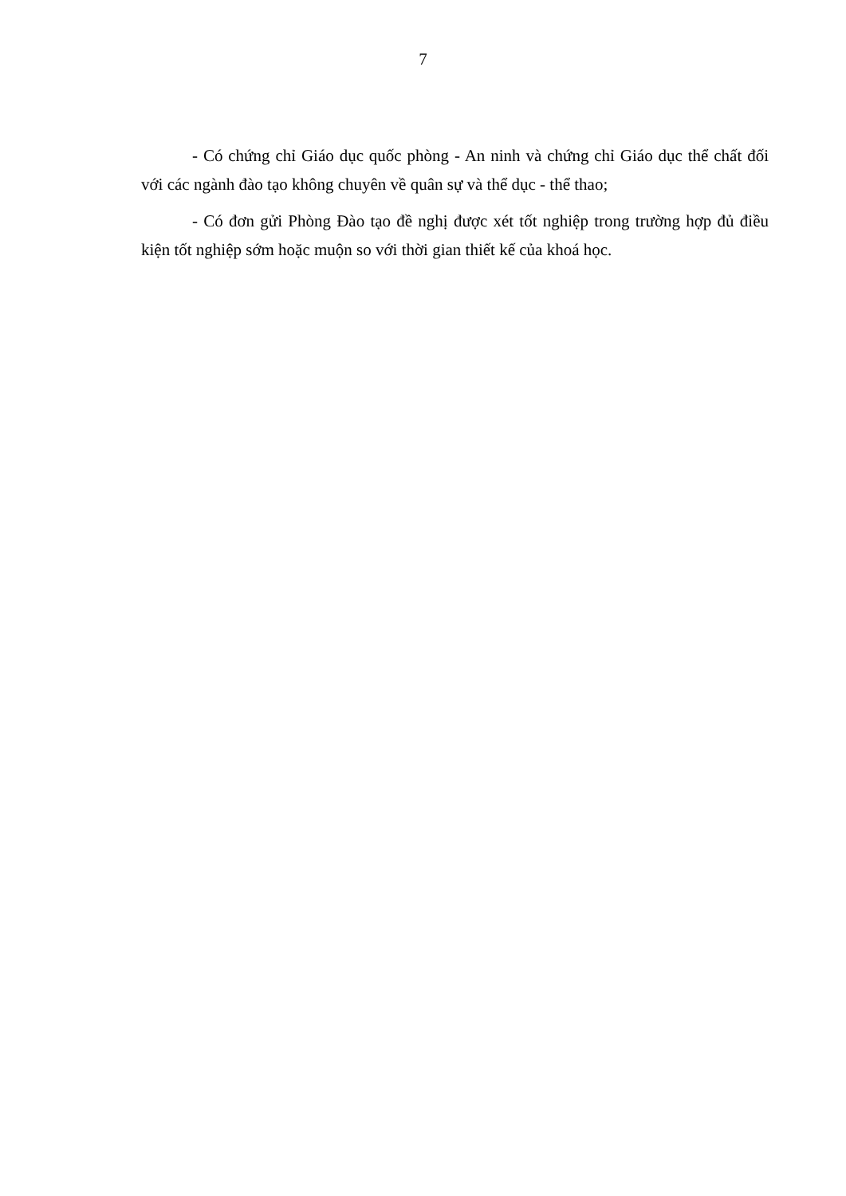7
- Có chứng chỉ Giáo dục quốc phòng - An ninh và chứng chỉ Giáo dục thể chất đối với các ngành đào tạo không chuyên về quân sự và thể dục - thể thao;
- Có đơn gửi Phòng Đào tạo đề nghị được xét tốt nghiệp trong trường hợp đủ điều kiện tốt nghiệp sớm hoặc muộn so với thời gian thiết kế của khoá học.